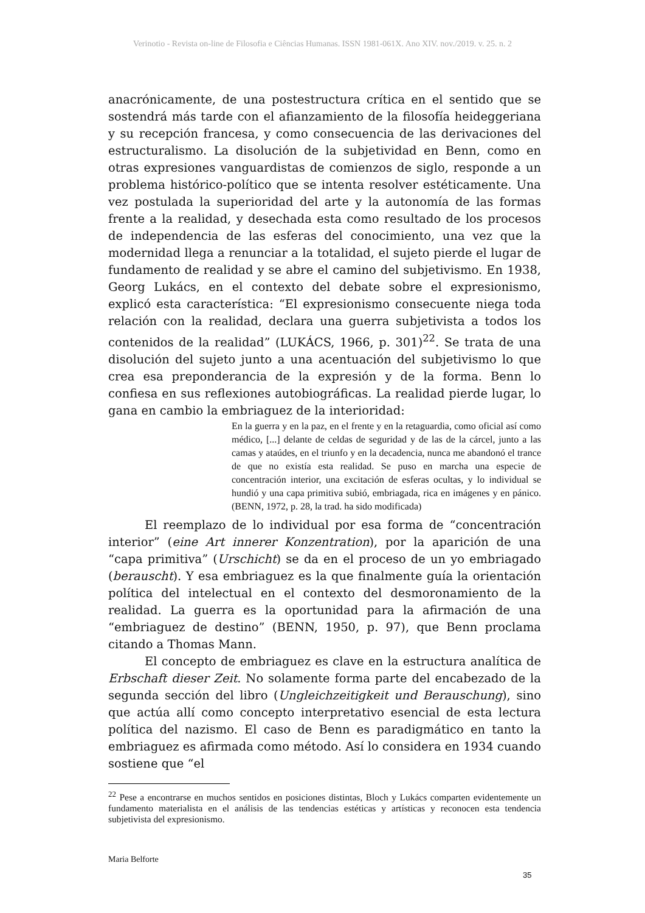Verinotio - Revista on-line de Filosofia e Ciências Humanas. ISSN 1981-061X. Ano XIV. nov./2019. v. 25. n. 2
anacrónicamente, de una postestructura crítica en el sentido que se sostendrá más tarde con el afianzamiento de la filosofía heideggeriana y su recepción francesa, y como consecuencia de las derivaciones del estructuralismo. La disolución de la subjetividad en Benn, como en otras expresiones vanguardistas de comienzos de siglo, responde a un problema histórico-político que se intenta resolver estéticamente. Una vez postulada la superioridad del arte y la autonomía de las formas frente a la realidad, y desechada esta como resultado de los procesos de independencia de las esferas del conocimiento, una vez que la modernidad llega a renunciar a la totalidad, el sujeto pierde el lugar de fundamento de realidad y se abre el camino del subjetivismo. En 1938, Georg Lukács, en el contexto del debate sobre el expresionismo, explicó esta característica: “El expresionismo consecuente niega toda relación con la realidad, declara una guerra subjetivista a todos los contenidos de la realidad” (LUKÁCS, 1966, p. 301)<sup>22</sup>. Se trata de una disolución del sujeto junto a una acentuación del subjetivismo lo que crea esa preponderancia de la expresión y de la forma. Benn lo confiesa en sus reflexiones autobiográficas. La realidad pierde lugar, lo gana en cambio la embriaguez de la interioridad:
En la guerra y en la paz, en el frente y en la retaguardia, como oficial así como médico, [...] delante de celdas de seguridad y de las de la cárcel, junto a las camas y ataúdes, en el triunfo y en la decadencia, nunca me abandonó el trance de que no existía esta realidad. Se puso en marcha una especie de concentración interior, una excitación de esferas ocultas, y lo individual se hundió y una capa primitiva subió, embriagada, rica en imágenes y en pánico. (BENN, 1972, p. 28, la trad. ha sido modificada)
El reemplazo de lo individual por esa forma de “concentración interior” (eine Art innerer Konzentration), por la aparición de una “capa primitiva” (Urschicht) se da en el proceso de un yo embriagado (berauscht). Y esa embriaguez es la que finalmente guía la orientación política del intelectual en el contexto del desmoronamiento de la realidad. La guerra es la oportunidad para la afirmación de una “embriaguez de destino” (BENN, 1950, p. 97), que Benn proclama citando a Thomas Mann.
El concepto de embriaguez es clave en la estructura analítica de Erbschaft dieser Zeit. No solamente forma parte del encabezado de la segunda sección del libro (Ungleichzeitigkeit und Berauschung), sino que actúa allí como concepto interpretativo esencial de esta lectura política del nazismo. El caso de Benn es paradigmático en tanto la embriaguez es afirmada como método. Así lo considera en 1934 cuando sostiene que “el
<sup>22</sup> Pese a encontrarse en muchos sentidos en posiciones distintas, Bloch y Lukács comparten evidentemente un fundamento materialista en el análisis de las tendencias estéticas y artísticas y reconocen esta tendencia subjetivista del expresionismo.
Maria Belforte
35